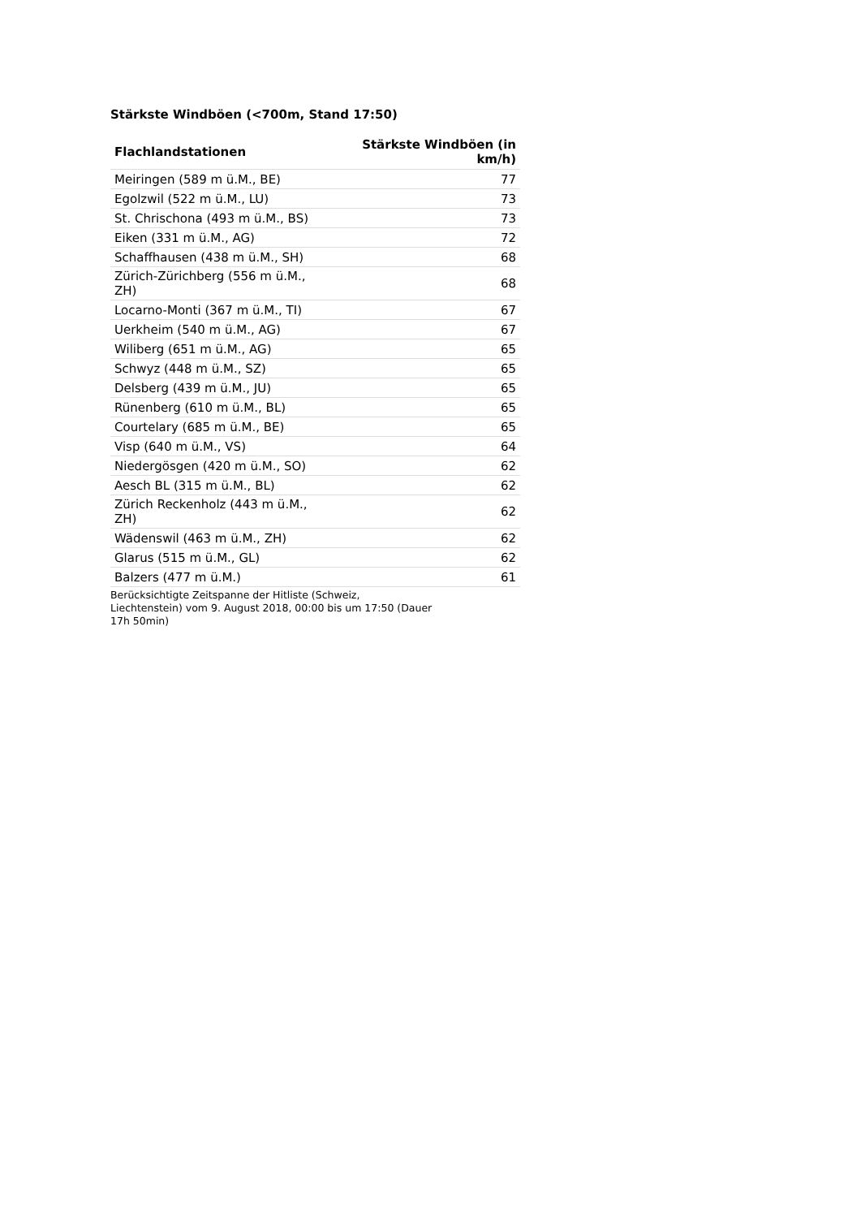Stärkste Windböen (<700m, Stand 17:50)
| Flachlandstationen | Stärkste Windböen (in km/h) |
| --- | --- |
| Meiringen (589 m ü.M., BE) | 77 |
| Egolzwil (522 m ü.M., LU) | 73 |
| St. Chrischona (493 m ü.M., BS) | 73 |
| Eiken (331 m ü.M., AG) | 72 |
| Schaffhausen (438 m ü.M., SH) | 68 |
| Zürich-Zürichberg (556 m ü.M., ZH) | 68 |
| Locarno-Monti (367 m ü.M., TI) | 67 |
| Uerkheim (540 m ü.M., AG) | 67 |
| Wiliberg (651 m ü.M., AG) | 65 |
| Schwyz (448 m ü.M., SZ) | 65 |
| Delsberg (439 m ü.M., JU) | 65 |
| Rünenberg (610 m ü.M., BL) | 65 |
| Courtelary (685 m ü.M., BE) | 65 |
| Visp (640 m ü.M., VS) | 64 |
| Niedergösgen (420 m ü.M., SO) | 62 |
| Aesch BL (315 m ü.M., BL) | 62 |
| Zürich Reckenholz (443 m ü.M., ZH) | 62 |
| Wädenswil (463 m ü.M., ZH) | 62 |
| Glarus (515 m ü.M., GL) | 62 |
| Balzers (477 m ü.M.) | 61 |
Berücksichtigte Zeitspanne der Hitliste (Schweiz, Liechtenstein) vom 9. August 2018, 00:00 bis um 17:50 (Dauer 17h 50min)